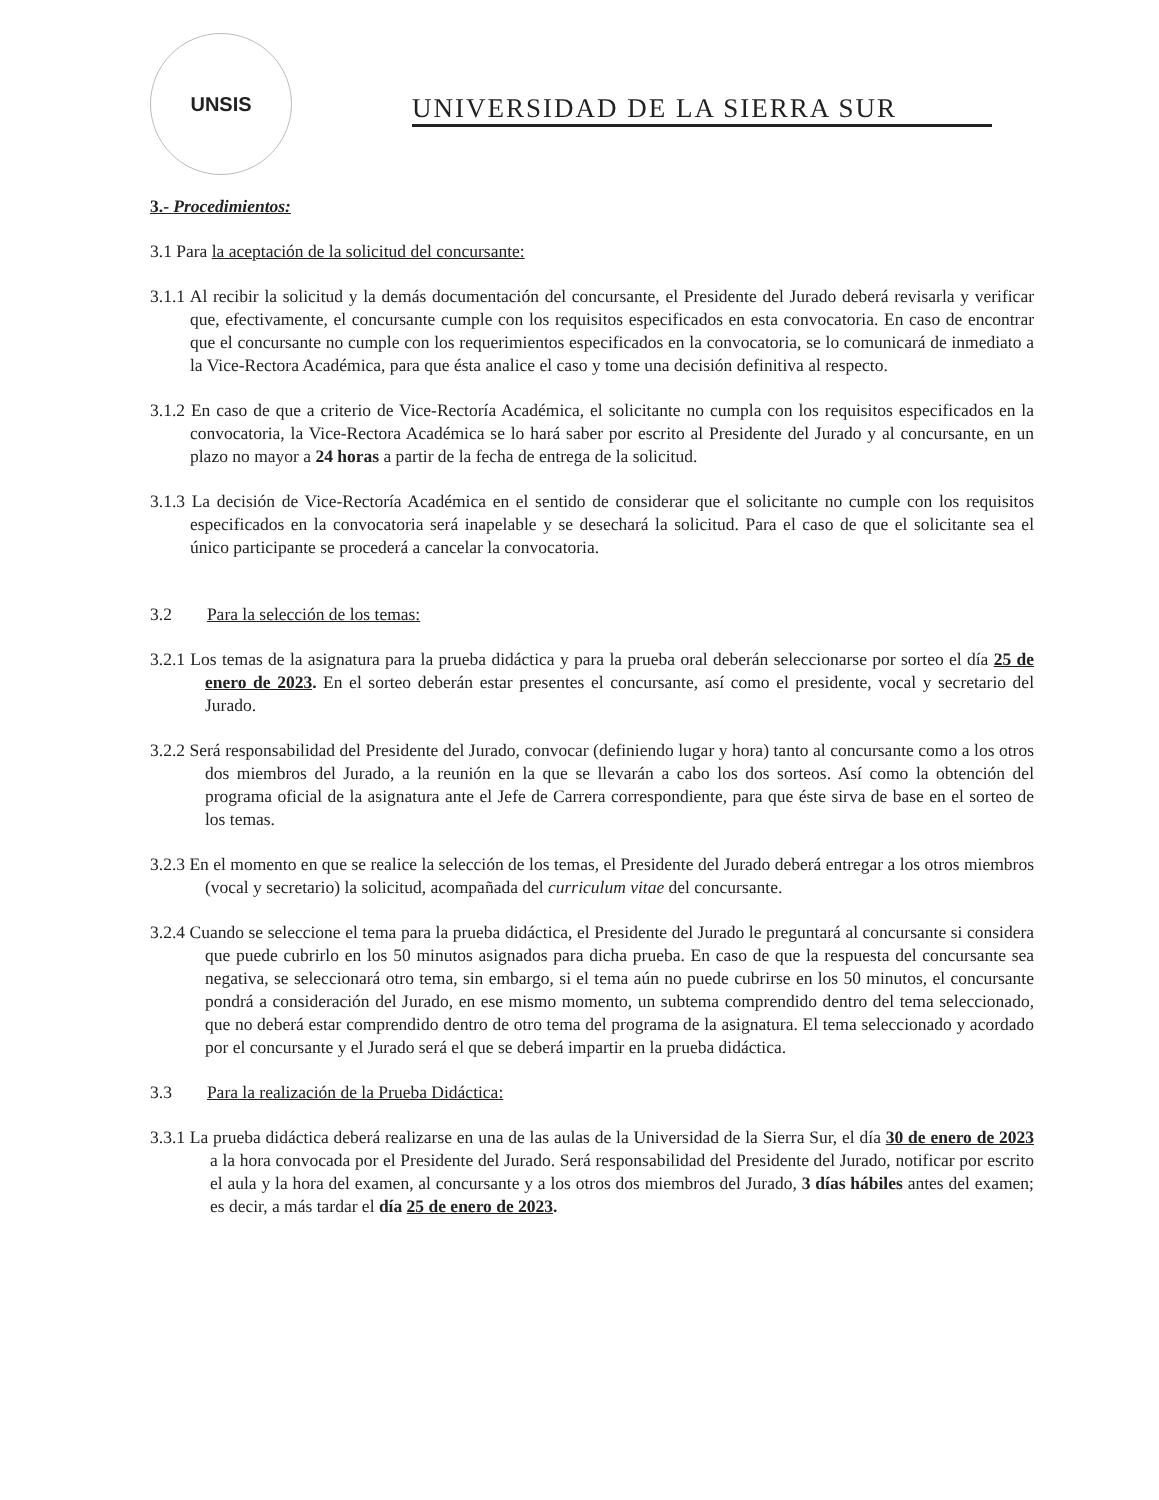UNSIS
UNIVERSIDAD DE LA SIERRA SUR
3.- Procedimientos:
3.1 Para la aceptación de la solicitud del concursante:
3.1.1 Al recibir la solicitud y la demás documentación del concursante, el Presidente del Jurado deberá revisarla y verificar que, efectivamente, el concursante cumple con los requisitos especificados en esta convocatoria. En caso de encontrar que el concursante no cumple con los requerimientos especificados en la convocatoria, se lo comunicará de inmediato a la Vice-Rectora Académica, para que ésta analice el caso y tome una decisión definitiva al respecto.
3.1.2 En caso de que a criterio de Vice-Rectoría Académica, el solicitante no cumpla con los requisitos especificados en la convocatoria, la Vice-Rectora Académica se lo hará saber por escrito al Presidente del Jurado y al concursante, en un plazo no mayor a 24 horas a partir de la fecha de entrega de la solicitud.
3.1.3 La decisión de Vice-Rectoría Académica en el sentido de considerar que el solicitante no cumple con los requisitos especificados en la convocatoria será inapelable y se desechará la solicitud. Para el caso de que el solicitante sea el único participante se procederá a cancelar la convocatoria.
3.2 Para la selección de los temas:
3.2.1 Los temas de la asignatura para la prueba didáctica y para la prueba oral deberán seleccionarse por sorteo el día 25 de enero de 2023. En el sorteo deberán estar presentes el concursante, así como el presidente, vocal y secretario del Jurado.
3.2.2 Será responsabilidad del Presidente del Jurado, convocar (definiendo lugar y hora) tanto al concursante como a los otros dos miembros del Jurado, a la reunión en la que se llevarán a cabo los dos sorteos. Así como la obtención del programa oficial de la asignatura ante el Jefe de Carrera correspondiente, para que éste sirva de base en el sorteo de los temas.
3.2.3 En el momento en que se realice la selección de los temas, el Presidente del Jurado deberá entregar a los otros miembros (vocal y secretario) la solicitud, acompañada del curriculum vitae del concursante.
3.2.4 Cuando se seleccione el tema para la prueba didáctica, el Presidente del Jurado le preguntará al concursante si considera que puede cubrirlo en los 50 minutos asignados para dicha prueba. En caso de que la respuesta del concursante sea negativa, se seleccionará otro tema, sin embargo, si el tema aún no puede cubrirse en los 50 minutos, el concursante pondrá a consideración del Jurado, en ese mismo momento, un subtema comprendido dentro del tema seleccionado, que no deberá estar comprendido dentro de otro tema del programa de la asignatura. El tema seleccionado y acordado por el concursante y el Jurado será el que se deberá impartir en la prueba didáctica.
3.3 Para la realización de la Prueba Didáctica:
3.3.1 La prueba didáctica deberá realizarse en una de las aulas de la Universidad de la Sierra Sur, el día 30 de enero de 2023 a la hora convocada por el Presidente del Jurado. Será responsabilidad del Presidente del Jurado, notificar por escrito el aula y la hora del examen, al concursante y a los otros dos miembros del Jurado, 3 días hábiles antes del examen; es decir, a más tardar el día 25 de enero de 2023.